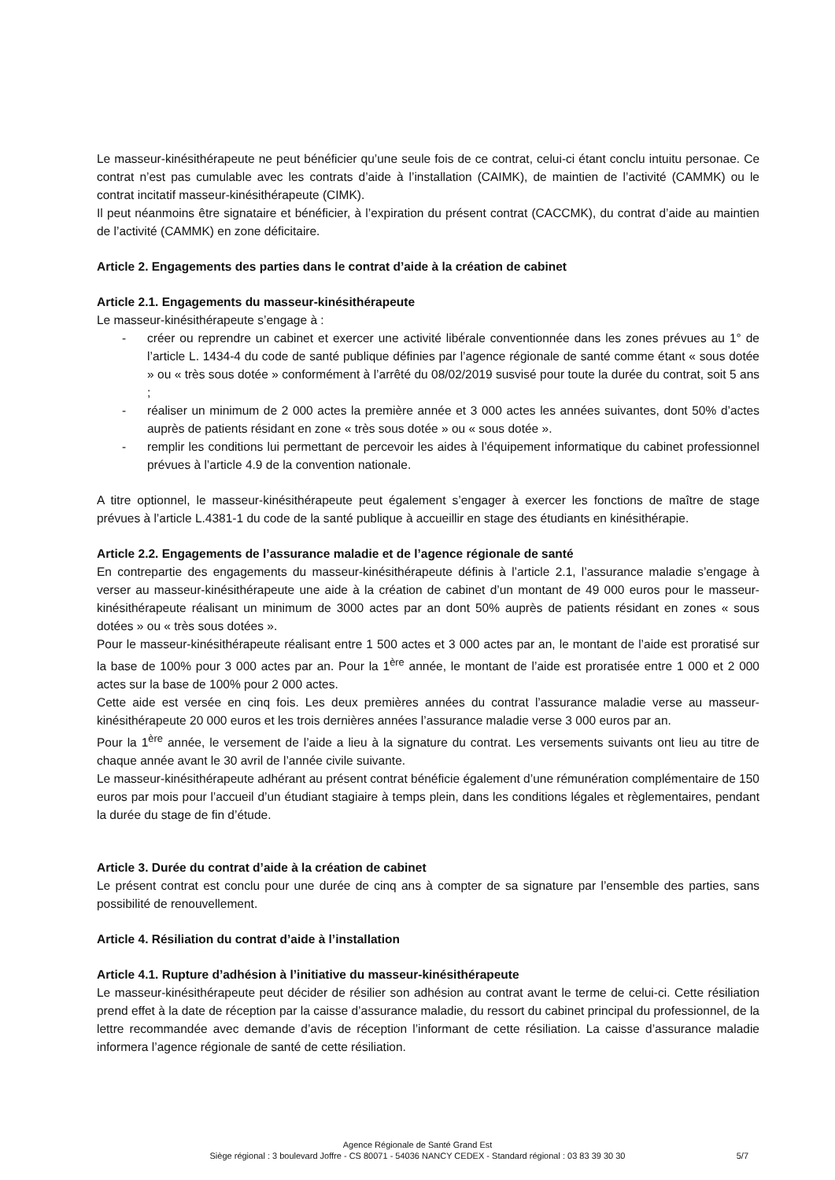Le masseur-kinésithérapeute ne peut bénéficier qu’une seule fois de ce contrat, celui-ci étant conclu intuitu personae. Ce contrat n’est pas cumulable avec les contrats d’aide à l’installation (CAIMK), de maintien de l’activité (CAMMK) ou le contrat incitatif masseur-kinésithérapeute (CIMK).
Il peut néanmoins être signataire et bénéficier, à l’expiration du présent contrat (CACCMK), du contrat d’aide au maintien de l’activité (CAMMK) en zone déficitaire.
Article 2. Engagements des parties dans le contrat d’aide à la création de cabinet
Article 2.1. Engagements du masseur-kinésithérapeute
Le masseur-kinésithérapeute s’engage à :
- créer ou reprendre un cabinet et exercer une activité libérale conventionnée dans les zones prévues au 1° de l’article L. 1434-4 du code de santé publique définies par l’agence régionale de santé comme étant « sous dotée » ou « très sous dotée » conformément à l’arrêté du 08/02/2019 susvisé pour toute la durée du contrat, soit 5 ans ;
- réaliser un minimum de 2 000 actes la première année et 3 000 actes les années suivantes, dont 50% d’actes auprès de patients résidant en zone « très sous dotée » ou « sous dotée ».
- remplir les conditions lui permettant de percevoir les aides à l’équipement informatique du cabinet professionnel prévues à l’article 4.9 de la convention nationale.
A titre optionnel, le masseur-kinésithérapeute peut également s’engager à exercer les fonctions de maître de stage prévues à l’article L.4381-1 du code de la santé publique à accueillir en stage des étudiants en kinésithérapie.
Article 2.2. Engagements de l’assurance maladie et de l’agence régionale de santé
En contrepartie des engagements du masseur-kinésithérapeute définis à l’article 2.1, l’assurance maladie s’engage à verser au masseur-kinésithérapeute une aide à la création de cabinet d’un montant de 49 000 euros pour le masseur-kinésithérapeute réalisant un minimum de 3000 actes par an dont 50% auprès de patients résidant en zones « sous dotées » ou « très sous dotées ».
Pour le masseur-kinésithérapeute réalisant entre 1 500 actes et 3 000 actes par an, le montant de l’aide est proratisé sur la base de 100% pour 3 000 actes par an. Pour la 1<sup>ère</sup> année, le montant de l’aide est proratisée entre 1 000 et 2 000 actes sur la base de 100% pour 2 000 actes.
Cette aide est versée en cinq fois. Les deux premières années du contrat l’assurance maladie verse au masseur-kinésithérapeute 20 000 euros et les trois dernières années l’assurance maladie verse 3 000 euros par an.
Pour la 1<sup>ère</sup> année, le versement de l’aide a lieu à la signature du contrat. Les versements suivants ont lieu au titre de chaque année avant le 30 avril de l’année civile suivante.
Le masseur-kinésithérapeute adhérant au présent contrat bénéficie également d’une rémunération complémentaire de 150 euros par mois pour l’accueil d’un étudiant stagiaire à temps plein, dans les conditions légales et règlementaires, pendant la durée du stage de fin d’étude.
Article 3. Durée du contrat d’aide à la création de cabinet
Le présent contrat est conclu pour une durée de cinq ans à compter de sa signature par l’ensemble des parties, sans possibilité de renouvellement.
Article 4. Résiliation du contrat d’aide à l’installation
Article 4.1. Rupture d’adhésion à l’initiative du masseur-kinésithérapeute
Le masseur-kinésithérapeute peut décider de résilier son adhésion au contrat avant le terme de celui-ci. Cette résiliation prend effet à la date de réception par la caisse d’assurance maladie, du ressort du cabinet principal du professionnel, de la lettre recommandée avec demande d’avis de réception l’informant de cette résiliation. La caisse d’assurance maladie informera l’agence régionale de santé de cette résiliation.
Agence Régionale de Santé Grand Est
Siège régional : 3 boulevard Joffre - CS 80071 - 54036 NANCY CEDEX - Standard régional : 03 83 39 30 30
5/7